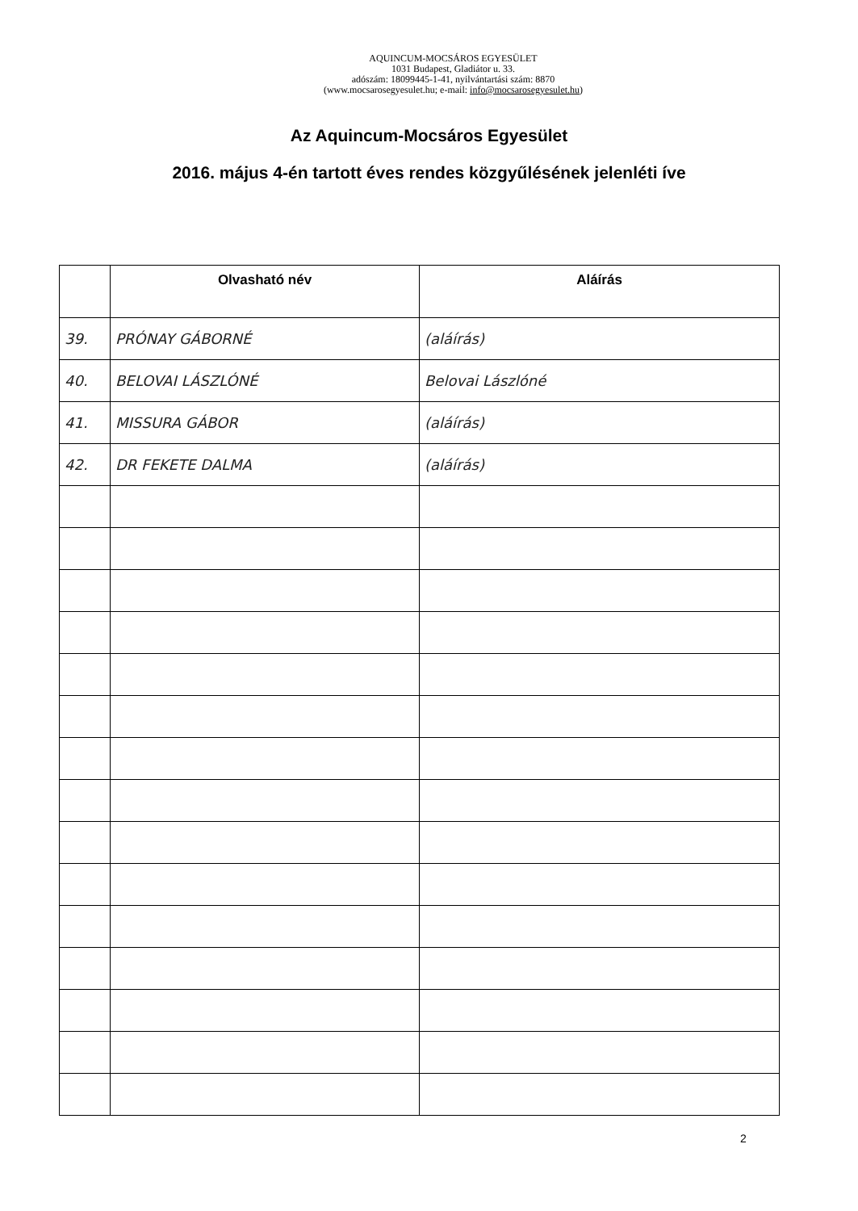AQUINCUM-MOCSÁROS EGYESÜLET
1031 Budapest, Gladiátor u. 33.
adószám: 18099445-1-41, nyilvántartási szám: 8870
(www.mocsarosegyesulet.hu; e-mail: info@mocsarosegyesulet.hu)
Az Aquincum-Mocsáros Egyesület
2016. május 4-én tartott éves rendes közgyűlésének jelenléti íve
| | Olvasható név | Aláírás |
| --- | --- | --- |
| 39. | PRÓNAY GÁBORNÉ | (aláírás) |
| 40. | BELOVAI LÁSZLÓNÉ | Belovai Lászlóné |
| 41. | MISSURA GÁBOR | (aláírás) |
| 42. | DR FEKETE DALMA | (aláírás) |
2